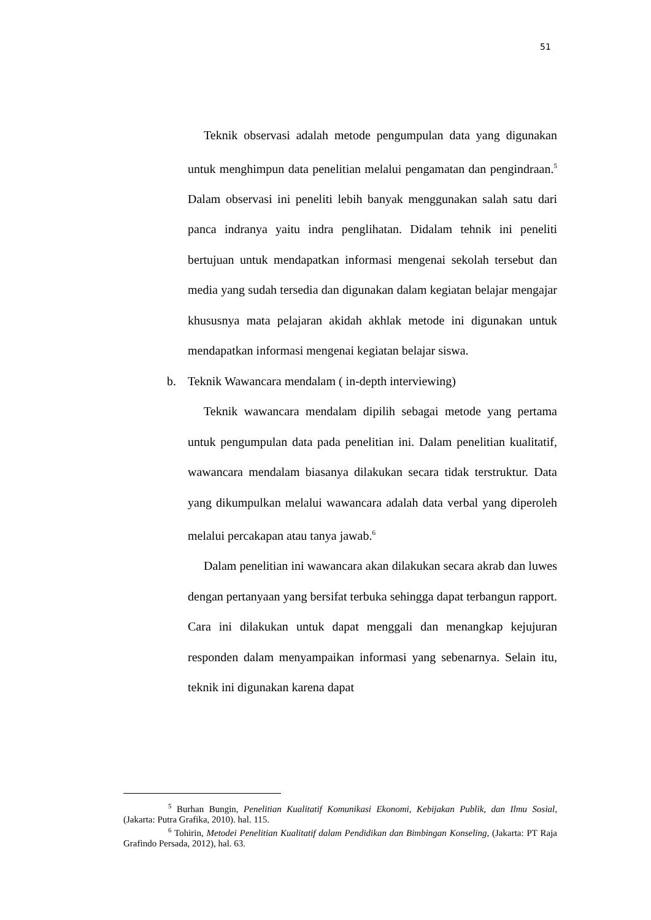51
Teknik observasi adalah metode pengumpulan data yang digunakan untuk menghimpun data penelitian melalui pengamatan dan pengindraan.<sup>5</sup> Dalam observasi ini peneliti lebih banyak menggunakan salah satu dari panca indranya yaitu indra penglihatan. Didalam tehnik ini peneliti bertujuan untuk mendapatkan informasi mengenai sekolah tersebut dan media yang sudah tersedia dan digunakan dalam kegiatan belajar mengajar khususnya mata pelajaran akidah akhlak metode ini digunakan untuk mendapatkan informasi mengenai kegiatan belajar siswa.
b. Teknik Wawancara mendalam ( in-depth interviewing)
Teknik wawancara mendalam dipilih sebagai metode yang pertama untuk pengumpulan data pada penelitian ini. Dalam penelitian kualitatif, wawancara mendalam biasanya dilakukan secara tidak terstruktur. Data yang dikumpulkan melalui wawancara adalah data verbal yang diperoleh melalui percakapan atau tanya jawab.<sup>6</sup>
Dalam penelitian ini wawancara akan dilakukan secara akrab dan luwes dengan pertanyaan yang bersifat terbuka sehingga dapat terbangun rapport. Cara ini dilakukan untuk dapat menggali dan menangkap kejujuran responden dalam menyampaikan informasi yang sebenarnya. Selain itu, teknik ini digunakan karena dapat
<sup>5</sup> Burhan Bungin, Penelitian Kualitatif Komunikasi Ekonomi, Kebijakan Publik, dan Ilmu Sosial, (Jakarta: Putra Grafika, 2010). hal. 115.
<sup>6</sup> Tohirin, Metodei Penelitian Kualitatif dalam Pendidikan dan Bimbingan Konseling, (Jakarta: PT Raja Grafindo Persada, 2012), hal. 63.